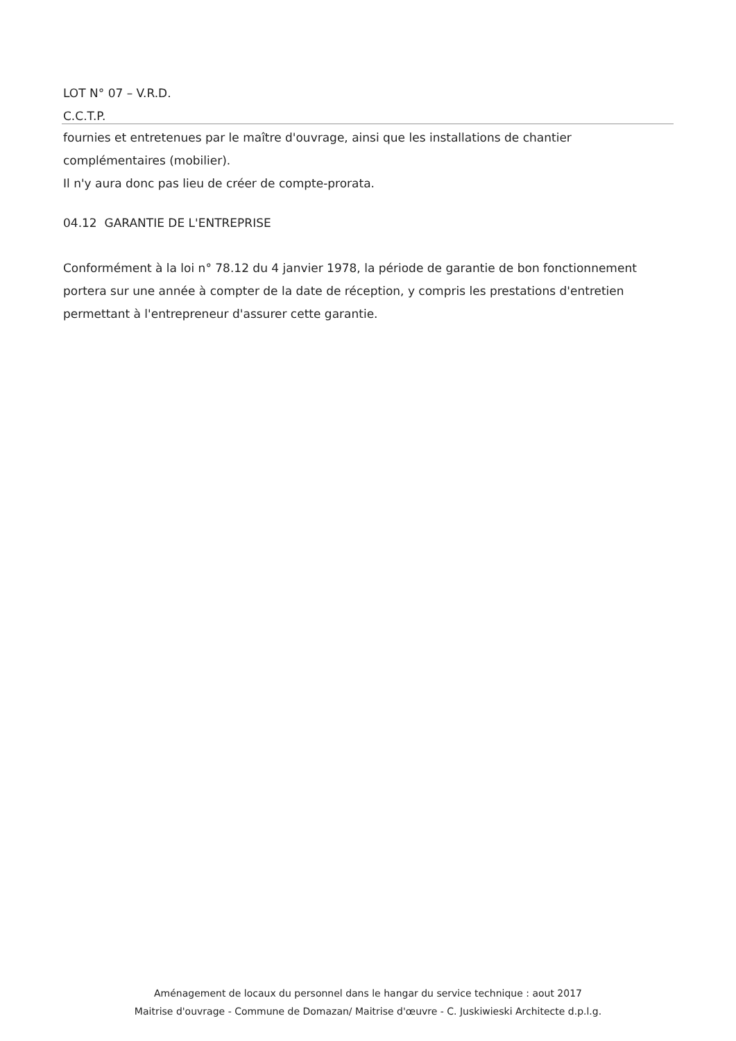LOT N° 07 – V.R.D.
C.C.T.P.
fournies et entretenues par le maître d'ouvrage, ainsi que les installations de chantier complémentaires (mobilier).
Il n'y aura donc pas lieu de créer de compte-prorata.
04.12 GARANTIE DE L'ENTREPRISE
Conformément à la loi n° 78.12 du 4 janvier 1978, la période de garantie de bon fonctionnement portera sur une année à compter de la date de réception, y compris les prestations d'entretien permettant à l'entrepreneur d'assurer cette garantie.
Aménagement de locaux du personnel dans le hangar du service technique : aout 2017
Maitrise d'ouvrage - Commune de Domazan/ Maitrise d'œuvre - C. Juskiwieski Architecte d.p.l.g.